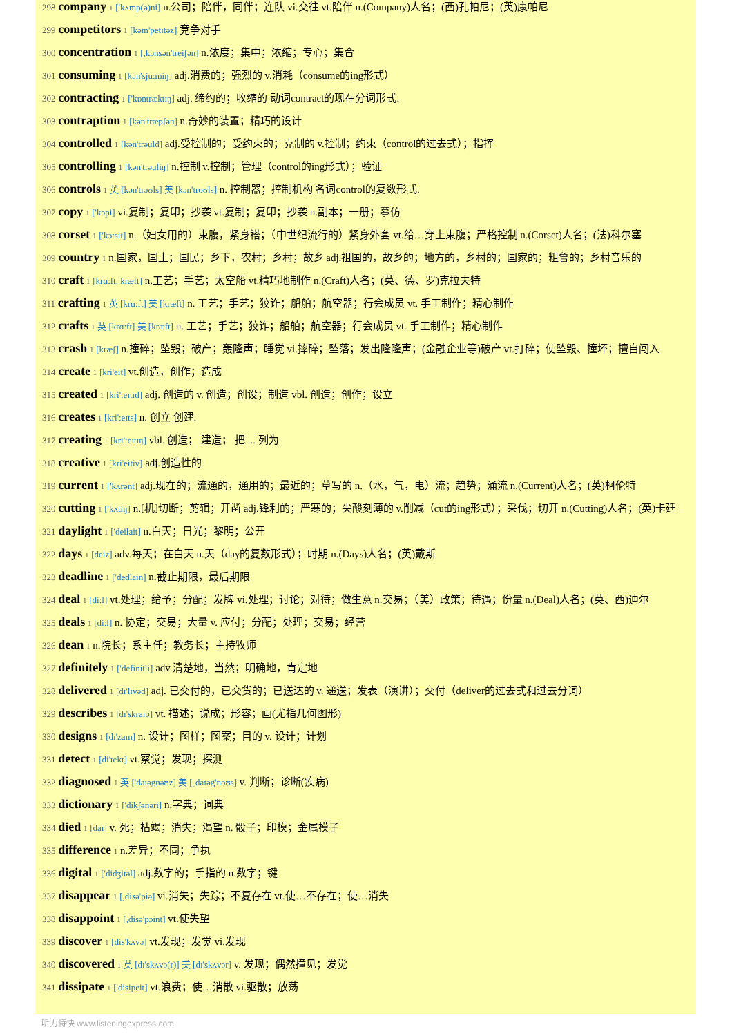298 company 1 ['kʌmp(ə)ni] n.公司；陪伴，同伴；连队 vi.交往 vt.陪伴 n.(Company)人名；(西)孔帕尼；(英)康帕尼
299 competitors 1 [kəm'petɪtəz] 竞争对手
300 concentration 1 [,kɔnsən'treiʃən] n.浓度；集中；浓缩；专心；集合
301 consuming 1 [kən'sju:miŋ] adj.消费的；强烈的 v.消耗（consume的ing形式）
302 contracting 1 ['kɒntræktɪŋ] adj. 缔约的；收缩的 动词contract的现在分词形式.
303 contraption 1 [kən'træpʃən] n.奇妙的装置；精巧的设计
304 controlled 1 [kən'trəuld] adj.受控制的；受约束的；克制的 v.控制；约束（control的过去式）；指挥
305 controlling 1 [kən'trəuliŋ] n.控制 v.控制；管理（control的ing形式）；验证
306 controls 1 英 [kən'trəʊls] 美 [kən'troʊls] n. 控制器；控制机构 名词control的复数形式.
307 copy 1 ['kɔpi] vi.复制；复印；抄袭 vt.复制；复印；抄袭 n.副本；一册；摹仿
308 corset 1 ['kɔ:sit] n.（妇女用的）束腹，紧身褡；（中世纪流行的）紧身外套 vt.给…穿上束腹；严格控制 n.(Corset)人名；(法)科尔塞
309 country 1 n.国家，国土；国民；乡下，农村；乡村；故乡 adj.祖国的，故乡的；地方的，乡村的；国家的；粗鲁的；乡村音乐的
310 craft 1 [krɑ:ft, kræft] n.工艺；手艺；太空船 vt.精巧地制作 n.(Craft)人名；(英、德、罗)克拉夫特
311 crafting 1 英 [krɑ:ft] 美 [kræft] n. 工艺；手艺；狡诈；船舶；航空器；行会成员 vt. 手工制作；精心制作
312 crafts 1 英 [krɑ:ft] 美 [kræft] n. 工艺；手艺；狡诈；船舶；航空器；行会成员 vt. 手工制作；精心制作
313 crash 1 [kræʃ] n.撞碎；坠毁；破产；轰隆声；睡觉 vi.摔碎；坠落；发出隆隆声；(金融企业等)破产 vt.打碎；使坠毁、撞坏；擅自闯入
314 create 1 [kri'eit] vt.创造，创作；造成
315 created 1 [kri':eɪtɪd] adj. 创造的 v. 创造；创设；制造 vbl. 创造；创作；设立
316 creates 1 [kri':eɪts] n. 创立 创建.
317 creating 1 [kri':eɪtɪŋ] vbl. 创造； 建造； 把 ... 列为
318 creative 1 [kri'eitiv] adj.创造性的
319 current 1 ['kʌrənt] adj.现在的；流通的，通用的；最近的；草写的 n.（水，气，电）流；趋势；涌流 n.(Current)人名；(英)柯伦特
320 cutting 1 ['kʌtiŋ] n.[机]切断；剪辑；开凿 adj.锋利的；严寒的；尖酸刻薄的 v.削减（cut的ing形式）；采伐；切开 n.(Cutting)人名；(英)卡廷
321 daylight 1 ['deilait] n.白天；日光；黎明；公开
322 days 1 [deiz] adv.每天；在白天 n.天（day的复数形式）；时期 n.(Days)人名；(英)戴斯
323 deadline 1 ['dedlain] n.截止期限，最后期限
324 deal 1 [di:l] vt.处理；给予；分配；发牌 vi.处理；讨论；对待；做生意 n.交易；（美）政策；待遇；份量 n.(Deal)人名；(英、西)迪尔
325 deals 1 [di:l] n. 协定；交易；大量 v. 应付；分配；处理；交易；经营
326 dean 1 n.院长；系主任；教务长；主持牧师
327 definitely 1 ['definitli] adv.清楚地，当然；明确地，肯定地
328 delivered 1 [dɪ'lɪvəd] adj. 已交付的，已交货的；已送达的 v. 递送；发表（演讲）；交付（deliver的过去式和过去分词）
329 describes 1 [dɪ'skraɪb] vt. 描述；说成；形容；画(尤指几何图形)
330 designs 1 [dɪ'zaɪn] n. 设计；图样；图案；目的 v. 设计；计划
331 detect 1 [di'tekt] vt.察觉；发现；探测
332 diagnosed 1 英 ['daɪəgnəʊz] 美 [ˌdaɪəg'noʊs] v. 判断；诊断(疾病)
333 dictionary 1 ['dikʃənəri] n.字典；词典
334 died 1 [daɪ] v. 死；枯竭；消失；渴望 n. 骰子；印模；金属模子
335 difference 1 n.差异；不同；争执
336 digital 1 ['didʒitəl] adj.数字的；手指的 n.数字；键
337 disappear 1 [,disə'piə] vi.消失；失踪；不复存在 vt.使…不存在；使…消失
338 disappoint 1 [,disə'pɔint] vt.使失望
339 discover 1 [dis'kʌvə] vt.发现；发觉 vi.发现
340 discovered 1 英 [dɪ'skʌvə(r)] 美 [dɪ'skʌvər] v. 发现；偶然撞见；发觉
341 dissipate 1 ['disipeit] vt.浪费；使…消散 vi.驱散；放荡
听力特快 www.listeningexpress.com